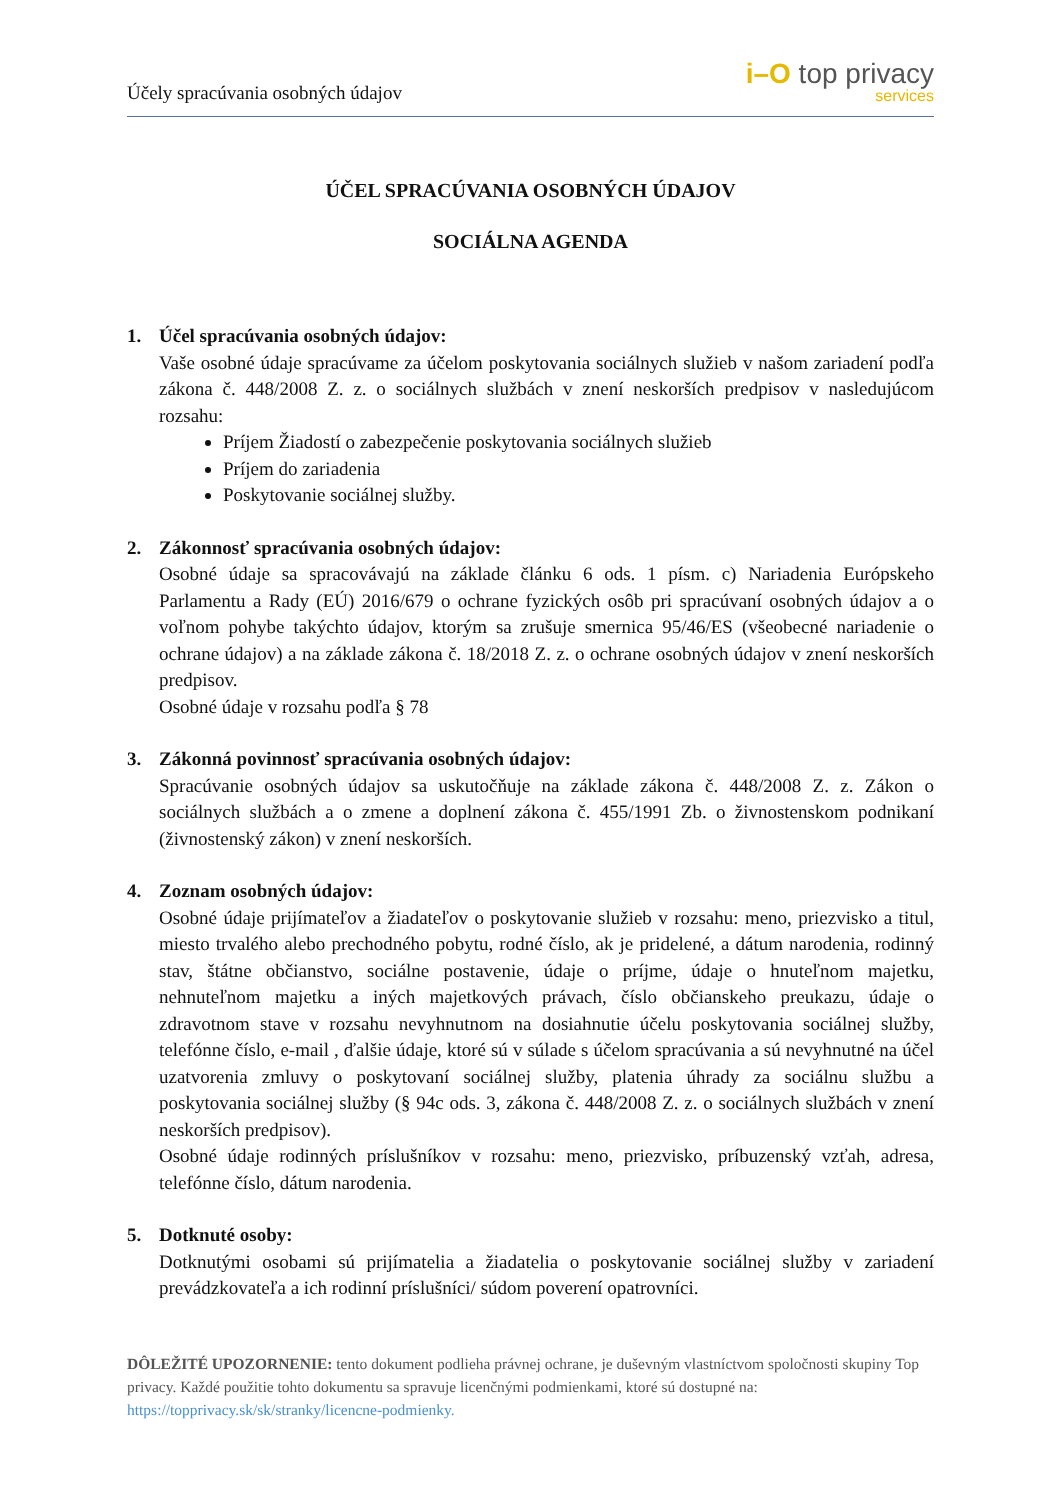Účely spracúvania osobných údajov
i–O top privacy
services
ÚČEL SPRACÚVANIA OSOBNÝCH ÚDAJOV
SOCIÁLNA AGENDA
1. Účel spracúvania osobných údajov:
Vaše osobné údaje spracúvame za účelom poskytovania sociálnych služieb v našom zariadení podľa zákona č. 448/2008 Z. z. o sociálnych službách v znení neskorších predpisov v nasledujúcom rozsahu:
Príjem Žiadostí o zabezpečenie poskytovania sociálnych služieb
Príjem do zariadenia
Poskytovanie sociálnej služby.
2. Zákonnosť spracúvania osobných údajov:
Osobné údaje sa spracovávajú na základe článku 6 ods. 1 písm. c) Nariadenia Európskeho Parlamentu a Rady (EÚ) 2016/679 o ochrane fyzických osôb pri spracúvaní osobných údajov a o voľnom pohybe takýchto údajov, ktorým sa zrušuje smernica 95/46/ES (všeobecné nariadenie o ochrane údajov) a na základe zákona č. 18/2018 Z. z. o ochrane osobných údajov v znení neskorších predpisov.
Osobné údaje v rozsahu podľa § 78
3. Zákonná povinnosť spracúvania osobných údajov:
Spracúvanie osobných údajov sa uskutočňuje na základe zákona č. 448/2008 Z. z. Zákon o sociálnych službách a o zmene a doplnení zákona č. 455/1991 Zb. o živnostenskom podnikaní (živnostenský zákon) v znení neskorších.
4. Zoznam osobných údajov:
Osobné údaje prijímateľov a žiadateľov o poskytovanie služieb v rozsahu: meno, priezvisko a titul, miesto trvalého alebo prechodného pobytu, rodné číslo, ak je pridelené, a dátum narodenia, rodinný stav, štátne občianstvo, sociálne postavenie, údaje o príjme, údaje o hnuteľnom majetku, nehnuteľnom majetku a iných majetkových právach, číslo občianskeho preukazu, údaje o zdravotnom stave v rozsahu nevyhnutnom na dosiahnutie účelu poskytovania sociálnej služby, telefónne číslo, e-mail , ďalšie údaje, ktoré sú v súlade s účelom spracúvania a sú nevyhnutné na účel uzatvorenia zmluvy o poskytovaní sociálnej služby, platenia úhrady za sociálnu službu a poskytovania sociálnej služby (§ 94c ods. 3, zákona č. 448/2008 Z. z. o sociálnych službách v znení neskorších predpisov).
Osobné údaje rodinných príslušníkov v rozsahu: meno, priezvisko, príbuzenský vzťah, adresa, telefónne číslo, dátum narodenia.
5. Dotknuté osoby:
Dotknutými osobami sú prijímatelia a žiadatelia o poskytovanie sociálnej služby v zariadení prevádzkovateľa a ich rodinní príslušníci/ súdom poverení opatrovníci.
DÔLEŽITÉ UPOZORNENIE: tento dokument podlieha právnej ochrane, je duševným vlastníctvom spoločnosti skupiny Top privacy. Každé použitie tohto dokumentu sa spravuje licenčnými podmienkami, ktoré sú dostupné na: https://topprivacy.sk/sk/stranky/licencne-podmienky.